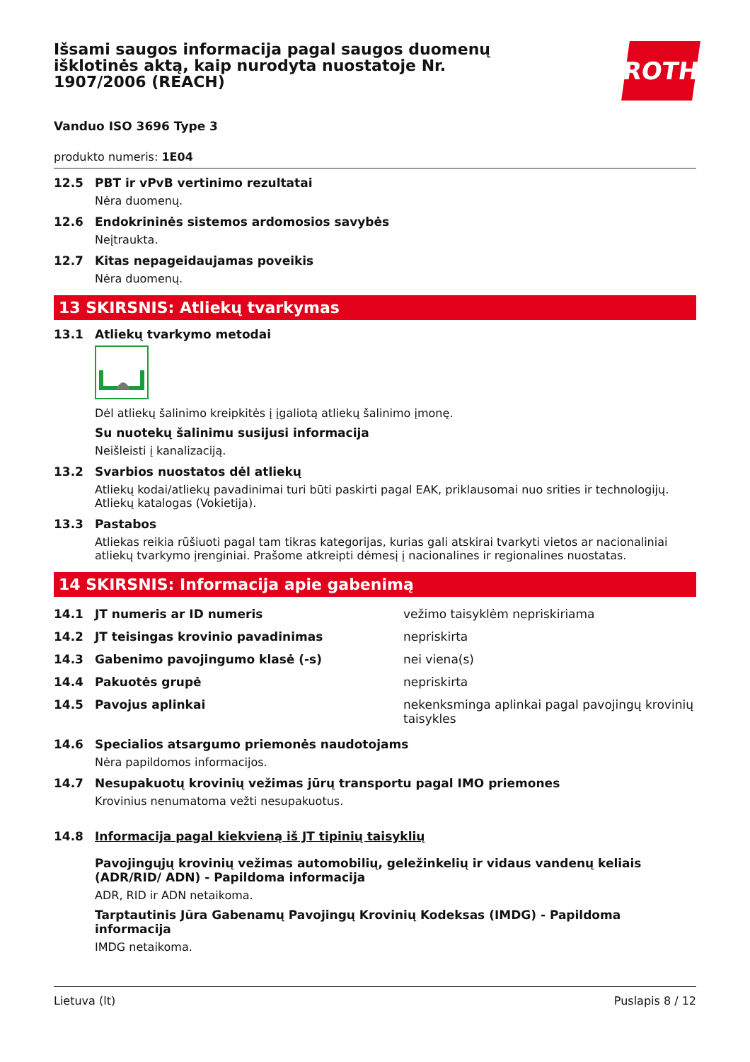Išsami saugos informacija pagal saugos duomenų išklotinės aktą, kaip nurodyta nuostatoje Nr. 1907/2006 (REACH)
ROTH
Vanduo ISO 3696 Type 3
produkto numeris: 1E04
12.5 PBT ir vPvB vertinimo rezultatai
Nėra duomenų.
12.6 Endokrininės sistemos ardomosios savybės
Neįtraukta.
12.7 Kitas nepageidaujamas poveikis
Nėra duomenų.
13 SKIRSNIS: Atliekų tvarkymas
13.1 Atliekų tvarkymo metodai
Dėl atliekų šalinimo kreipkitės į įgaliotą atliekų šalinimo įmonę.
Su nuotekų šalinimu susijusi informacija
Neišleisti į kanalizaciją.
13.2 Svarbios nuostatos dėl atliekų
Atliekų kodai/atliekų pavadinimai turi būti paskirti pagal EAK, priklausomai nuo srities ir technologijų. Atliekų katalogas (Vokietija).
13.3 Pastabos
Atliekas reikia rūšiuoti pagal tam tikras kategorijas, kurias gali atskirai tvarkyti vietos ar nacionaliniai atliekų tvarkymo įrenginiai. Prašome atkreipti dėmesį į nacionalines ir regionalines nuostatas.
14 SKIRSNIS: Informacija apie gabenimą
| 14.1 | JT numeris ar ID numeris | vežimo taisyklėm nepriskiriama |
| 14.2 | JT teisingas krovinio pavadinimas | nepriskirta |
| 14.3 | Gabenimo pavojingumo klasė (-s) | nei viena(s) |
| 14.4 | Pakuotės grupė | nepriskirta |
| 14.5 | Pavojus aplinkai | nekenksminga aplinkai pagal pavojingų krovinių taisykles |
14.6 Specialios atsargumo priemonės naudotojams
Nėra papildomos informacijos.
14.7 Nesupakuotų krovinių vežimas jūrų transportu pagal IMO priemones
Krovinius nenumatoma vežti nesupakuotus.
14.8 Informacija pagal kiekvieną iš JT tipinių taisyklių
Pavojingųjų krovinių vežimas automobilių, geležinkelių ir vidaus vandenų keliais (ADR/RID/ ADN) - Papildoma informacija
ADR, RID ir ADN netaikoma.
Tarptautinis Jūra Gabenamų Pavojingų Krovinių Kodeksas (IMDG) - Papildoma informacija
IMDG netaikoma.
Lietuva (lt) Puslapis 8 / 12